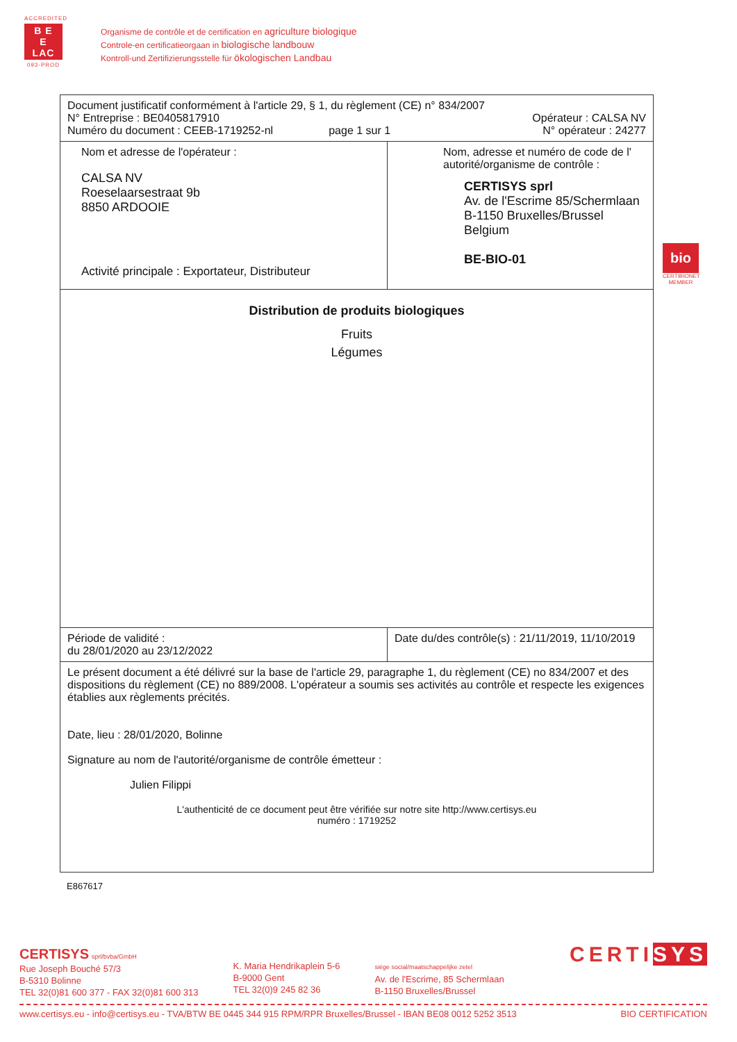ACCREDITED
B E
E
LAC
093-PROD
Organisme de contrôle et de certification en agriculture biologique
Controle-en certificatieorgaan in biologische landbouw
Kontroll-und Zertifizierungsstelle für ökologischen Landbau
| Document justificatif conformément à l'article 29, § 1, du règlement (CE) n° 834/2007 N° Entreprise : BE0405817910 Numéro du document : CEEB-1719252-nl page 1 sur 1 Opérateur : CALSA NV N° opérateur : 24277 | |
| Nom et adresse de l'opérateur : CALSA NV Roeselaarsestraat 9b 8850 ARDOOIE Activité principale : Exportateur, Distributeur | Nom, adresse et numéro de code de l' autorité/organisme de contrôle : CERTISYS sprl Av. de l'Escrime 85/Schermlaan B-1150 Bruxelles/Brussel Belgium BE-BIO-01 |
| Distribution de produits biologiques Fruits Légumes | |
| Période de validité : du 28/01/2020 au 23/12/2022 | Date du/des contrôle(s) : 21/11/2019, 11/10/2019 |
| Le présent document a été délivré sur la base de l'article 29, paragraphe 1, du règlement (CE) no 834/2007 et des dispositions du règlement (CE) no 889/2008. L'opérateur a soumis ses activités au contrôle et respecte les exigences établies aux règlements précités. Date, lieu : 28/01/2020, Bolinne Signature au nom de l'autorité/organisme de contrôle émetteur : Julien Filippi L'authenticité de ce document peut être vérifiée sur notre site http://www.certisys.eu numéro : 1719252 | |
E867617
bio
CERTIBIONET MEMBER
CERTISYS sprl/bvba/GmbH
Rue Joseph Bouché 57/3
B-5310 Bolinne
TEL 32(0)81 600 377 - FAX 32(0)81 600 313
K. Maria Hendrikaplein 5-6
B-9000 Gent
TEL 32(0)9 245 82 36
siège social/maatschappelijke zetel
Av. de l'Escrime, 85 Schermlaan
B-1150 Bruxelles/Brussel
CERTISYS
www.certisys.eu - info@certisys.eu - TVA/BTW BE 0445 344 915 RPM/RPR Bruxelles/Brussel - IBAN BE08 0012 5252 3513 BIO CERTIFICATION